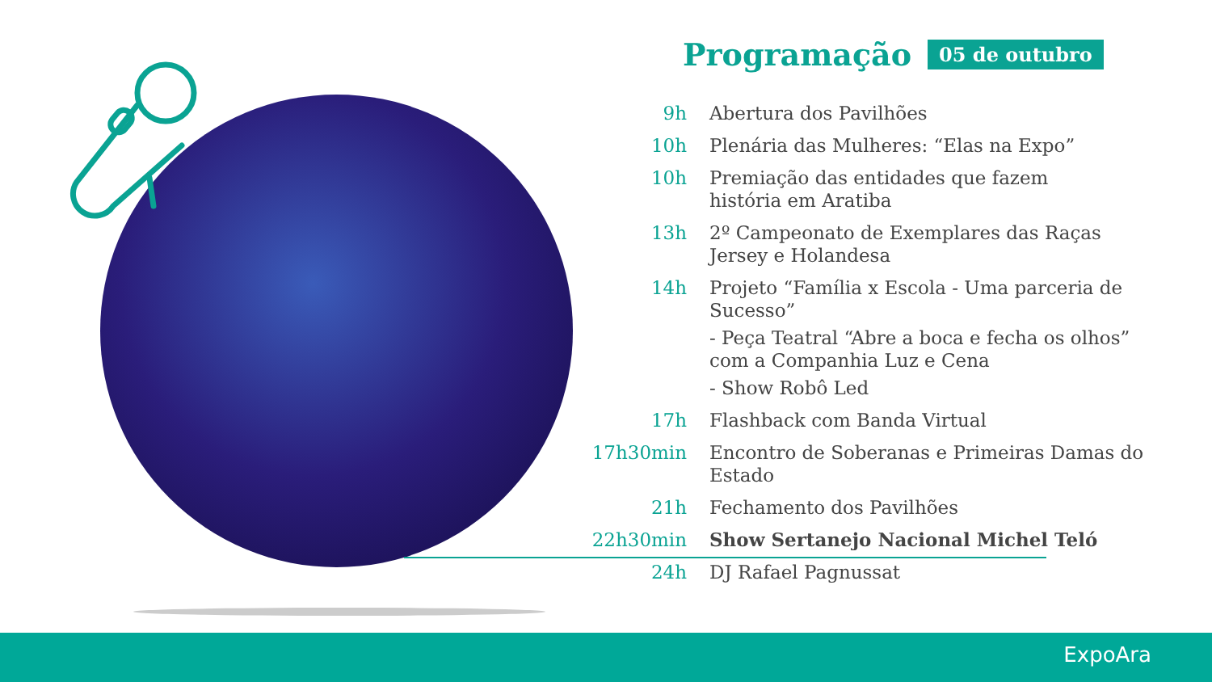Programação 05 de outubro
| 9h | Abertura dos Pavilhões |
| 10h | Plenária das Mulheres: “Elas na Expo” |
| 10h | Premiação das entidades que fazem história em Aratiba |
| 13h | 2º Campeonato de Exemplares das Raças Jersey e Holandesa |
| 14h | Projeto “Família x Escola - Uma parceria de Sucesso” |
| | - Peça Teatral “Abre a boca e fecha os olhos” com a Companhia Luz e Cena |
| | - Show Robô Led |
| 17h | Flashback com Banda Virtual |
| 17h30min | Encontro de Soberanas e Primeiras Damas do Estado |
| 21h | Fechamento dos Pavilhões |
| 22h30min | Show Sertanejo Nacional Michel Teló |
| 24h | DJ Rafael Pagnussat |
ExpoAra